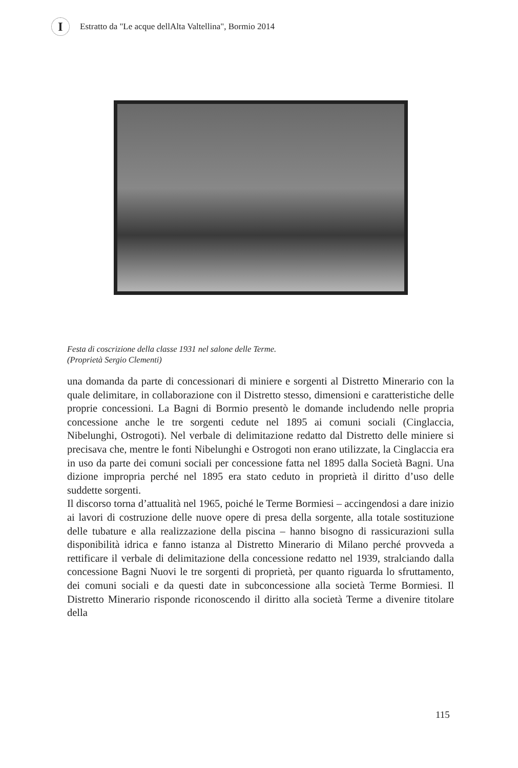I
Estratto da "Le acque dellAlta Valtellina", Bormio 2014
Festa di coscrizione della classe 1931 nel salone delle Terme.
(Proprietà Sergio Clementi)
una domanda da parte di concessionari di miniere e sorgenti al Distretto Minerario con la quale delimitare, in collaborazione con il Distretto stesso, dimensioni e caratteristiche delle proprie concessioni. La Bagni di Bormio presentò le domande includendo nelle propria concessione anche le tre sorgenti cedute nel 1895 ai comuni sociali (Cinglaccia, Nibelunghi, Ostrogoti). Nel verbale di delimitazione redatto dal Distretto delle miniere si precisava che, mentre le fonti Nibelunghi e Ostrogoti non erano utilizzate, la Cinglaccia era in uso da parte dei comuni sociali per concessione fatta nel 1895 dalla Società Bagni. Una dizione impropria perché nel 1895 era stato ceduto in proprietà il diritto d’uso delle suddette sorgenti.
Il discorso torna d’attualità nel 1965, poiché le Terme Bormiesi – accingendosi a dare inizio ai lavori di costruzione delle nuove opere di presa della sorgente, alla totale sostituzione delle tubature e alla realizzazione della piscina – hanno bisogno di rassicurazioni sulla disponibilità idrica e fanno istanza al Distretto Minerario di Milano perché provveda a rettificare il verbale di delimitazione della concessione redatto nel 1939, stralciando dalla concessione Bagni Nuovi le tre sorgenti di proprietà, per quanto riguarda lo sfruttamento, dei comuni sociali e da questi date in subconcessione alla società Terme Bormiesi. Il Distretto Minerario risponde riconoscendo il diritto alla società Terme a divenire titolare della
115